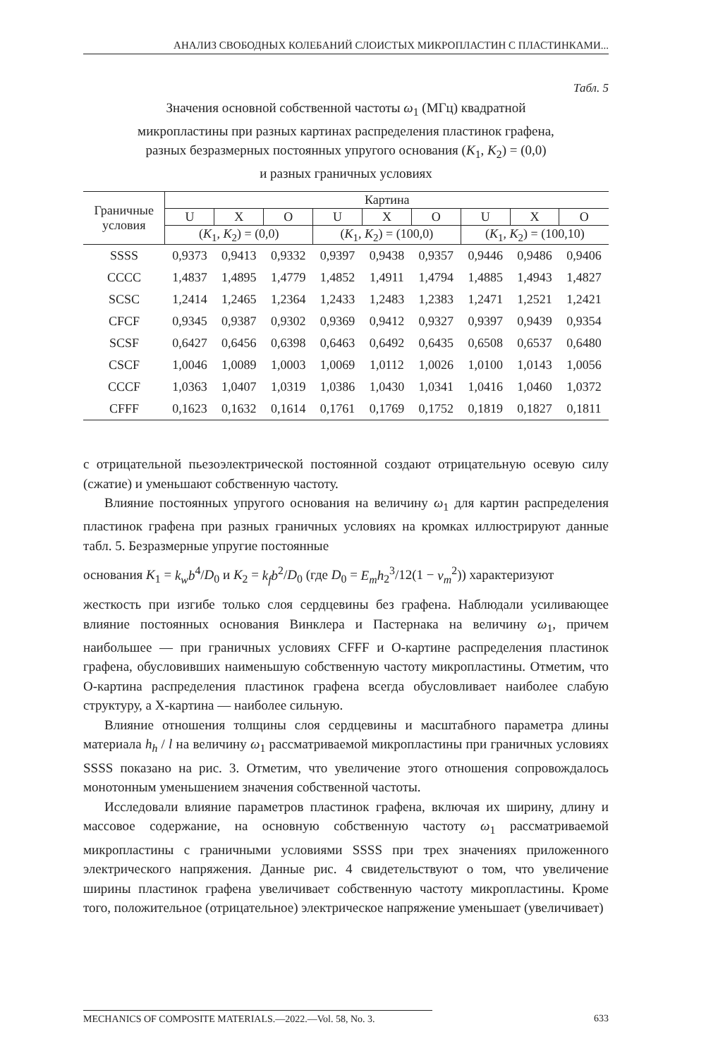АНАЛИЗ СВОБОДНЫХ КОЛЕБАНИЙ СЛОИСТЫХ МИКРОПЛАСТИН С ПЛАСТИНКАМИ...
Табл. 5
Значения основной собственной частоты ω<sub>1</sub> (МГц) квадратной
микропластины при разных картинах распределения пластинок графена,
разных безразмерных постоянных упругого основания (K<sub>1</sub>, K<sub>2</sub>) = (0,0)
и разных граничных условиях
| Граничные условия | Картина | | | | | | | | |
| --- | --- | --- | --- | --- | --- | --- | --- | --- | --- |
| | U | X | O | U | X | O | U | X | O |
| | ( K<sub>1</sub>, K<sub>2</sub>) = (0,0) | | | ( K<sub>1</sub>, K<sub>2</sub>) = (100,0) | | | ( K<sub>1</sub>, K<sub>2</sub>) = (100,10) | | |
| SSSS | 0,9373 | 0,9413 | 0,9332 | 0,9397 | 0,9438 | 0,9357 | 0,9446 | 0,9486 | 0,9406 |
| CCCC | 1,4837 | 1,4895 | 1,4779 | 1,4852 | 1,4911 | 1,4794 | 1,4885 | 1,4943 | 1,4827 |
| SCSC | 1,2414 | 1,2465 | 1,2364 | 1,2433 | 1,2483 | 1,2383 | 1,2471 | 1,2521 | 1,2421 |
| CFCF | 0,9345 | 0,9387 | 0,9302 | 0,9369 | 0,9412 | 0,9327 | 0,9397 | 0,9439 | 0,9354 |
| SCSF | 0,6427 | 0,6456 | 0,6398 | 0,6463 | 0,6492 | 0,6435 | 0,6508 | 0,6537 | 0,6480 |
| CSCF | 1,0046 | 1,0089 | 1,0003 | 1,0069 | 1,0112 | 1,0026 | 1,0100 | 1,0143 | 1,0056 |
| CCCF | 1,0363 | 1,0407 | 1,0319 | 1,0386 | 1,0430 | 1,0341 | 1,0416 | 1,0460 | 1,0372 |
| CFFF | 0,1623 | 0,1632 | 0,1614 | 0,1761 | 0,1769 | 0,1752 | 0,1819 | 0,1827 | 0,1811 |
с отрицательной пьезоэлектрической постоянной создают отрицательную осевую силу (сжатие) и уменьшают собственную частоту.
Влияние постоянных упругого основания на величину ω<sub>1</sub> для картин распределения пластинок графена при разных граничных условиях на кромках иллюстрируют данные табл. 5. Безразмерные упругие постоянные
основания K<sub>1</sub> = k<sub>w</sub>b<sup>4</sup>/D<sub>0</sub> и K<sub>2</sub> = k<sub>f</sub>b<sup>2</sup>/D<sub>0</sub> (где D<sub>0</sub> = E<sub>m</sub>h<sub>2</sub><sup>3</sup>/12(1 − ν<sub>m</sub><sup>2</sup>)) характеризуют
жесткость при изгибе только слоя сердцевины без графена. Наблюдали усиливающее влияние постоянных основания Винклера и Пастернака на величину ω<sub>1</sub>, причем наибольшее — при граничных условиях CFFF и O-картине распределения пластинок графена, обусловивших наименьшую собственную частоту микропластины. Отметим, что O-картина распределения пластинок графена всегда обусловливает наиболее слабую структуру, а X-картина — наиболее сильную.
Влияние отношения толщины слоя сердцевины и масштабного параметра длины материала h<sub>h</sub> / l на величину ω<sub>1</sub> рассматриваемой микропластины при граничных условиях SSSS показано на рис. 3. Отметим, что увеличение этого отношения сопровождалось монотонным уменьшением значения собственной частоты.
Исследовали влияние параметров пластинок графена, включая их ширину, длину и массовое содержание, на основную собственную частоту ω<sub>1</sub> рассматриваемой микропластины с граничными условиями SSSS при трех значениях приложенного электрического напряжения. Данные рис. 4 свидетельствуют о том, что увеличение ширины пластинок графена увеличивает собственную частоту микропластины. Кроме того, положительное (отрицательное) электрическое напряжение уменьшает (увеличивает)
MECHANICS OF COMPOSITE MATERIALS.—2022.—Vol. 58, No. 3. 633